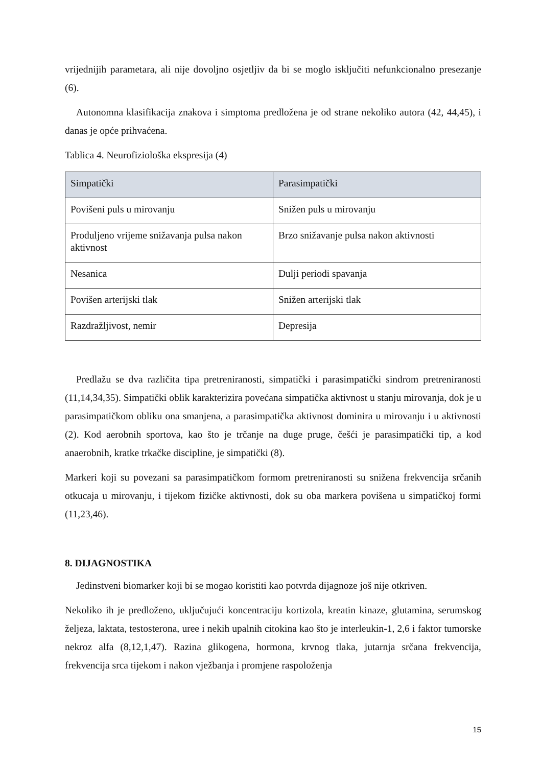vrijednijih parametara, ali nije dovoljno osjetljiv da bi se moglo isključiti nefunkcionalno presezanje (6).
Autonomna klasifikacija znakova i simptoma predložena je od strane nekoliko autora (42, 44,45), i danas je opće prihvaćena.
Tablica 4. Neurofiziološka ekspresija (4)
| Simpatički | Parasimpatički |
| --- | --- |
| Povišeni puls u mirovanju | Snižen puls u mirovanju |
| Produljeno vrijeme snižavanja pulsa nakon aktivnost | Brzo snižavanje pulsa nakon aktivnosti |
| Nesanica | Dulji periodi spavanja |
| Povišen arterijski tlak | Snižen arterijski tlak |
| Razdražljivost, nemir | Depresija |
Predlažu se dva različita tipa pretreniranosti, simpatički i parasimpatički sindrom pretreniranosti (11,14,34,35). Simpatički oblik karakterizira povećana simpatička aktivnost u stanju mirovanja, dok je u parasimpatičkom obliku ona smanjena, a parasimpatička aktivnost dominira u mirovanju i u aktivnosti (2). Kod aerobnih sportova, kao što je trčanje na duge pruge, češći je parasimpatički tip, a kod anaerobnih, kratke trkačke discipline, je simpatički (8).
Markeri koji su povezani sa parasimpatičkom formom pretreniranosti su snižena frekvencija srčanih otkucaja u mirovanju, i tijekom fizičke aktivnosti, dok su oba markera povišena u simpatičkoj formi (11,23,46).
8. DIJAGNOSTIKA
Jedinstveni biomarker koji bi se mogao koristiti kao potvrda dijagnoze još nije otkriven.
Nekoliko ih je predloženo, uključujući koncentraciju kortizola, kreatin kinaze, glutamina, serumskog željeza, laktata, testosterona, uree i nekih upalnih citokina kao što je interleukin-1, 2,6 i faktor tumorske nekroz alfa (8,12,1,47). Razina glikogena, hormona, krvnog tlaka, jutarnja srčana frekvencija, frekvencija srca tijekom i nakon vježbanja i promjene raspoloženja
15